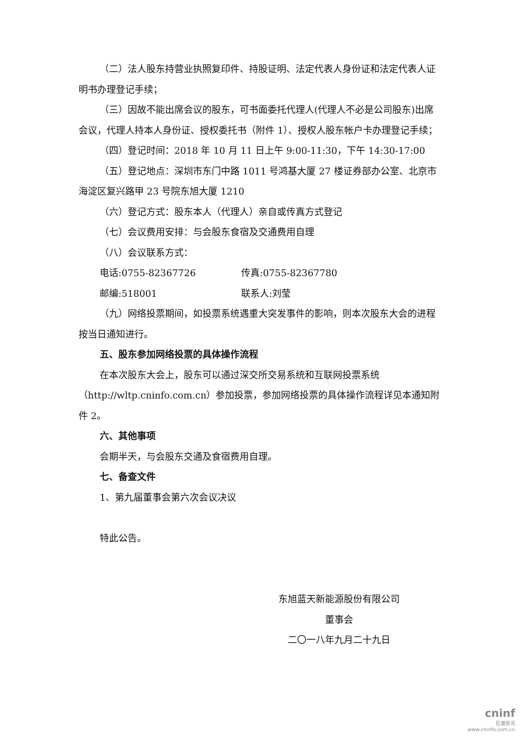（二）法人股东持营业执照复印件、持股证明、法定代表人身份证和法定代表人证明书办理登记手续；
（三）因故不能出席会议的股东，可书面委托代理人(代理人不必是公司股东)出席会议，代理人持本人身份证、授权委托书（附件 1）、授权人股东帐户卡办理登记手续；
（四）登记时间：2018 年 10 月 11 日上午 9:00-11:30，下午 14:30-17:00
（五）登记地点：深圳市东门中路 1011 号鸿基大厦 27 楼证券部办公室、北京市海淀区复兴路甲 23 号院东旭大厦 1210
（六）登记方式：股东本人（代理人）亲自或传真方式登记
（七）会议费用安排：与会股东食宿及交通费用自理
（八）会议联系方式：
电话:0755-82367726 传真:0755-82367780
邮编:518001 联系人:刘莹
（九）网络投票期间，如投票系统遇重大突发事件的影响，则本次股东大会的进程按当日通知进行。
五、股东参加网络投票的具体操作流程
在本次股东大会上，股东可以通过深交所交易系统和互联网投票系统（http://wltp.cninfo.com.cn）参加投票，参加网络投票的具体操作流程详见本通知附件 2。
六、其他事项
会期半天，与会股东交通及食宿费用自理。
七、备查文件
1、第九届董事会第六次会议决议
特此公告。
东旭蓝天新能源股份有限公司
董事会
二〇一八年九月二十九日
cninf
巨潮资讯
www.cninfo.com.cn